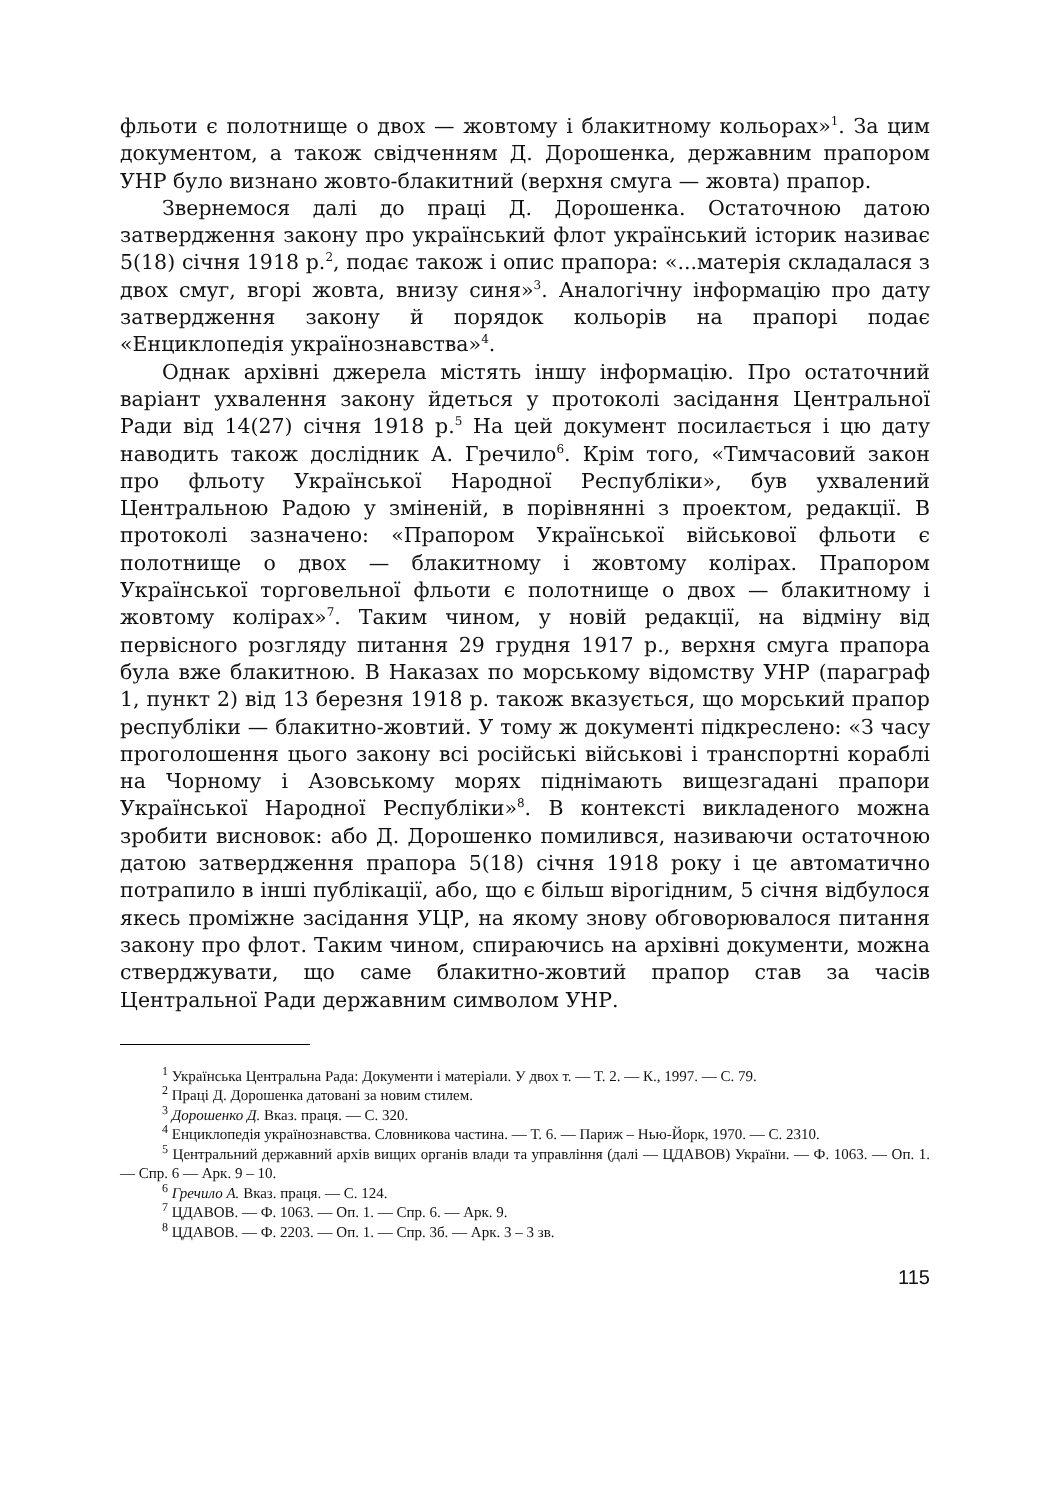фльоти є полотнище о двох — жовтому і блакитному кольорах»<sup>1</sup>. За цим документом, а також свідченням Д. Дорошенка, державним прапором УНР було визнано жовто-блакитний (верхня смуга — жовта) прапор.
Звернемося далі до праці Д. Дорошенка. Остаточною датою затвердження закону про український флот український історик називає 5(18) січня 1918 р.<sup>2</sup>, подає також і опис прапора: «...матерія складалася з двох смуг, вгорі жовта, внизу синя»<sup>3</sup>. Аналогічну інформацію про дату затвердження закону й порядок кольорів на прапорі подає «Енциклопедія українознавства»<sup>4</sup>.
Однак архівні джерела містять іншу інформацію. Про остаточний варіант ухвалення закону йдеться у протоколі засідання Центральної Ради від 14(27) січня 1918 р.<sup>5</sup> На цей документ посилається і цю дату наводить також дослідник А. Гречило<sup>6</sup>. Крім того, «Тимчасовий закон про фльоту Української Народної Республіки», був ухвалений Центральною Радою у зміненій, в порівнянні з проектом, редакції. В протоколі зазначено: «Прапором Української військової фльоти є полотнище о двох — блакитному і жовтому колірах. Прапором Української торговельної фльоти є полотнище о двох — блакитному і жовтому колірах»<sup>7</sup>. Таким чином, у новій редакції, на відміну від первісного розгляду питання 29 грудня 1917 р., верхня смуга прапора була вже блакитною. В Наказах по морському відомству УНР (параграф 1, пункт 2) від 13 березня 1918 р. також вказується, що морський прапор республіки — блакитно-жовтий. У тому ж документі підкреслено: «З часу проголошення цього закону всі російські військові і транспортні кораблі на Чорному і Азовському морях піднімають вищезгадані прапори Української Народної Республіки»<sup>8</sup>. В контексті викладеного можна зробити висновок: або Д. Дорошенко помилився, називаючи остаточною датою затвердження прапора 5(18) січня 1918 року і це автоматично потрапило в інші публікації, або, що є більш вірогідним, 5 січня відбулося якесь проміжне засідання УЦР, на якому знову обговорювалося питання закону про флот. Таким чином, спираючись на архівні документи, можна стверджувати, що саме блакитно-жовтий прапор став за часів Центральної Ради державним символом УНР.
<sup>1</sup> Українська Центральна Рада: Документи і матеріали. У двох т. — Т. 2. — К., 1997. — С. 79.
<sup>2</sup> Праці Д. Дорошенка датовані за новим стилем.
<sup>3</sup> Дорошенко Д. Вказ. праця. — С. 320.
<sup>4</sup> Енциклопедія українознавства. Словникова частина. — Т. 6. — Париж – Нью-Йорк, 1970. — С. 2310.
<sup>5</sup> Центральний державний архів вищих органів влади та управління (далі — ЦДАВОВ) України. — Ф. 1063. — Оп. 1. — Спр. 6 — Арк. 9 – 10.
<sup>6</sup> Гречило А. Вказ. праця. — С. 124.
<sup>7</sup> ЦДАВОВ. — Ф. 1063. — Оп. 1. — Спр. 6. — Арк. 9.
<sup>8</sup> ЦДАВОВ. — Ф. 2203. — Оп. 1. — Спр. 3б. — Арк. 3 – 3 зв.
115